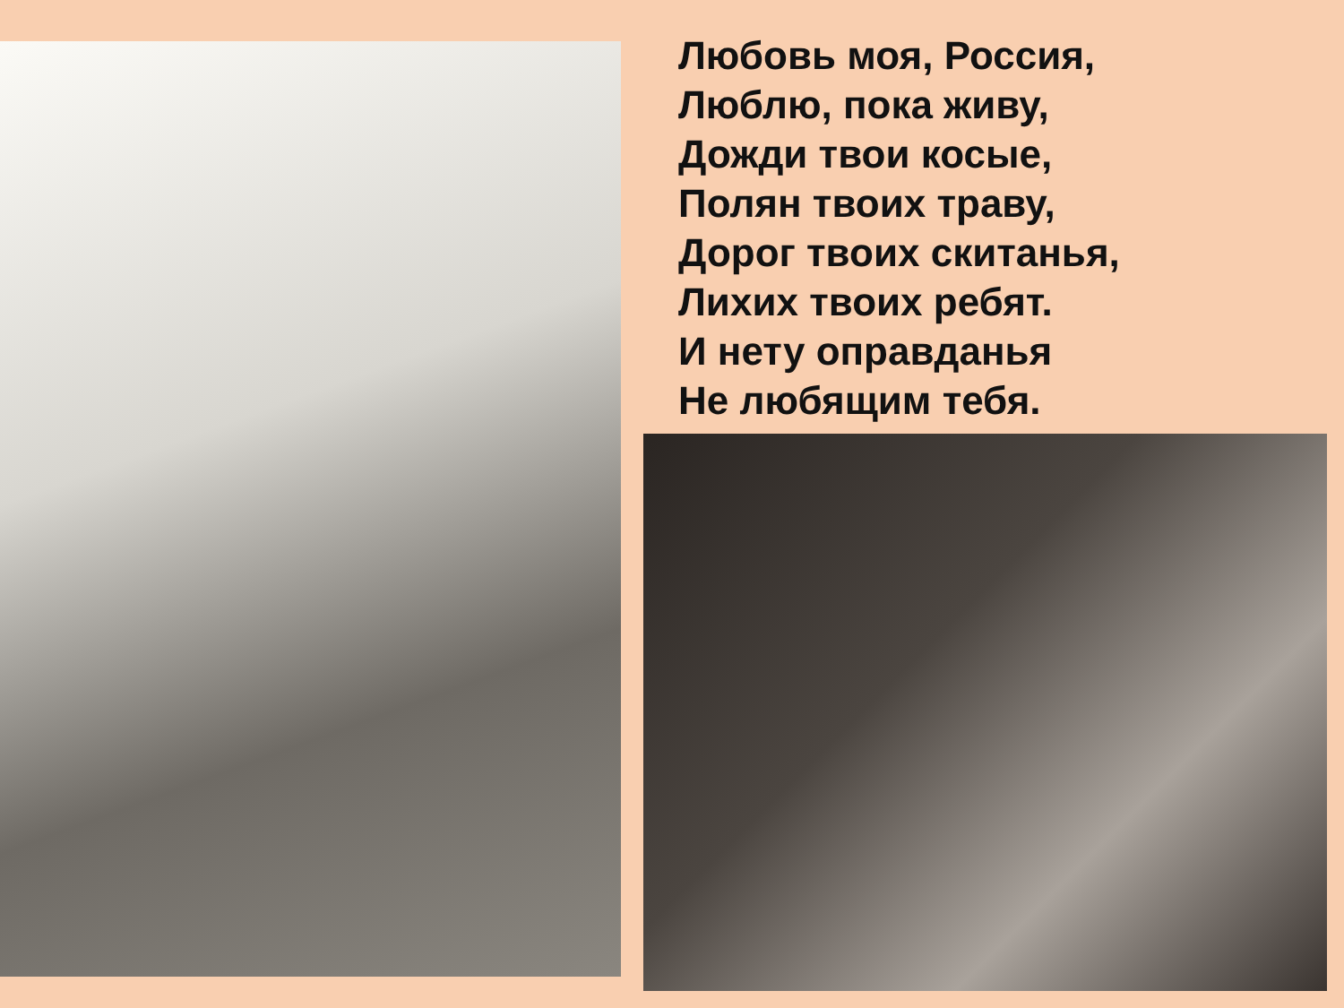Любовь моя, Россия,
Люблю, пока живу,
Дожди твои косые,
Полян твоих траву,
Дорог твоих скитанья,
Лихих твоих ребят.
И нету оправданья
Не любящим тебя.